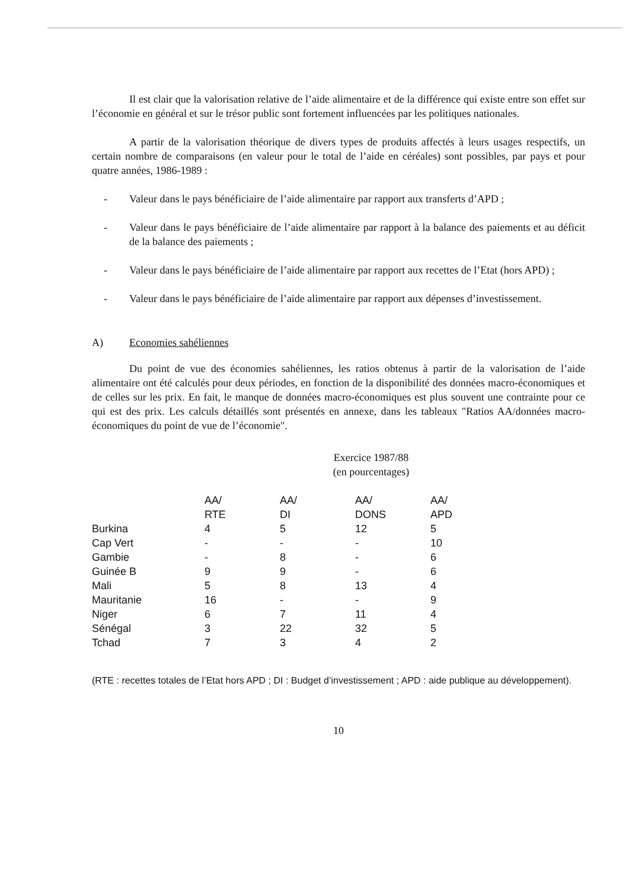Il est clair que la valorisation relative de l’aide alimentaire et de la différence qui existe entre son effet sur l’économie en général et sur le trésor public sont fortement influencées par les politiques nationales.
A partir de la valorisation théorique de divers types de produits affectés à leurs usages respectifs, un certain nombre de comparaisons (en valeur pour le total de l’aide en céréales) sont possibles, par pays et pour quatre années, 1986-1989 :
- Valeur dans le pays bénéficiaire de l’aide alimentaire par rapport aux transferts d’APD ;
- Valeur dans le pays bénéficiaire de l’aide alimentaire par rapport à la balance des paiements et au déficit de la balance des paiements ;
- Valeur dans le pays bénéficiaire de l’aide alimentaire par rapport aux recettes de l’Etat (hors APD) ;
- Valeur dans le pays bénéficiaire de l’aide alimentaire par rapport aux dépenses d’investissement.
A) Economies sahéliennes
Du point de vue des économies sahéliennes, les ratios obtenus à partir de la valorisation de l’aide alimentaire ont été calculés pour deux périodes, en fonction de la disponibilité des données macro-économiques et de celles sur les prix. En fait, le manque de données macro-économiques est plus souvent une contrainte pour ce qui est des prix. Les calculs détaillés sont présentés en annexe, dans les tableaux "Ratios AA/données macro-économiques du point de vue de l’économie".
Exercice 1987/88
(en pourcentages)
| | AA/ RTE | AA/ DI | AA/ DONS | AA/ APD |
| --- | --- | --- | --- | --- |
| Burkina | 4 | 5 | 12 | 5 |
| Cap Vert | - | - | - | 10 |
| Gambie | - | 8 | - | 6 |
| Guinée B | 9 | 9 | - | 6 |
| Mali | 5 | 8 | 13 | 4 |
| Mauritanie | 16 | - | - | 9 |
| Niger | 6 | 7 | 11 | 4 |
| Sénégal | 3 | 22 | 32 | 5 |
| Tchad | 7 | 3 | 4 | 2 |
(RTE : recettes totales de l’Etat hors APD ; DI : Budget d’investissement ; APD : aide publique au développement).
10